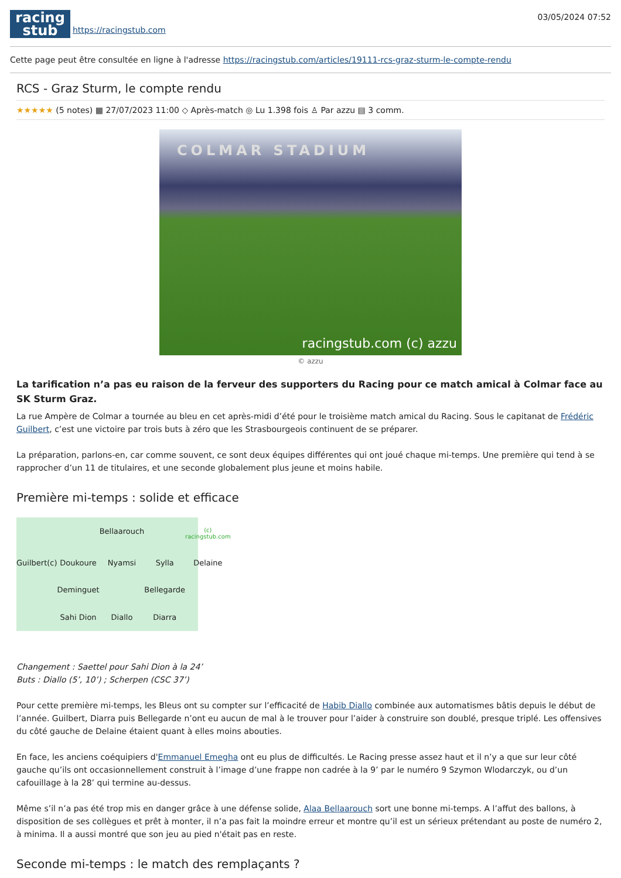racing
stub
https://racingstub.com
03/05/2024 07:52
Cette page peut être consultée en ligne à l'adresse https://racingstub.com/articles/19111-rcs-graz-sturm-le-compte-rendu
RCS - Graz Sturm, le compte rendu
★★★★★ (5 notes) ▦ 27/07/2023 11:00 ◇ Après-match ◎ Lu 1.398 fois ♙ Par azzu ▤ 3 comm.
COLMAR STADIUM
racingstub.com (c) azzu
© azzu
La tarification n’a pas eu raison de la ferveur des supporters du Racing pour ce match amical à Colmar face au SK Sturm Graz.
La rue Ampère de Colmar a tournée au bleu en cet après-midi d’été pour le troisième match amical du Racing. Sous le capitanat de Frédéric Guilbert, c’est une victoire par trois buts à zéro que les Strasbourgeois continuent de se préparer.
La préparation, parlons-en, car comme souvent, ce sont deux équipes différentes qui ont joué chaque mi-temps. Une première qui tend à se rapprocher d’un 11 de titulaires, et une seconde globalement plus jeune et moins habile.
Première mi-temps : solide et efficace
Bellaarouch
(c) racingstub.com
Guilbert(c)
Doukoure
Nyamsi
Sylla
Delaine
Deminguet
Bellegarde
Sahi Dion
Diallo
Diarra
Changement : Saettel pour Sahi Dion à la 24’
Buts : Diallo (5’, 10’) ; Scherpen (CSC 37’)
Pour cette première mi-temps, les Bleus ont su compter sur l’efficacité de Habib Diallo combinée aux automatismes bâtis depuis le début de l’année. Guilbert, Diarra puis Bellegarde n’ont eu aucun de mal à le trouver pour l’aider à construire son doublé, presque triplé. Les offensives du côté gauche de Delaine étaient quant à elles moins abouties.
En face, les anciens coéquipiers d'Emmanuel Emegha ont eu plus de difficultés. Le Racing presse assez haut et il n’y a que sur leur côté gauche qu’ils ont occasionnellement construit à l’image d’une frappe non cadrée à la 9’ par le numéro 9 Szymon Wlodarczyk, ou d’un cafouillage à la 28’ qui termine au-dessus.
Même s’il n’a pas été trop mis en danger grâce à une défense solide, Alaa Bellaarouch sort une bonne mi-temps. A l’affut des ballons, à disposition de ses collègues et prêt à monter, il n’a pas fait la moindre erreur et montre qu’il est un sérieux prétendant au poste de numéro 2, à minima. Il a aussi montré que son jeu au pied n'était pas en reste.
Seconde mi-temps : le match des remplaçants ?